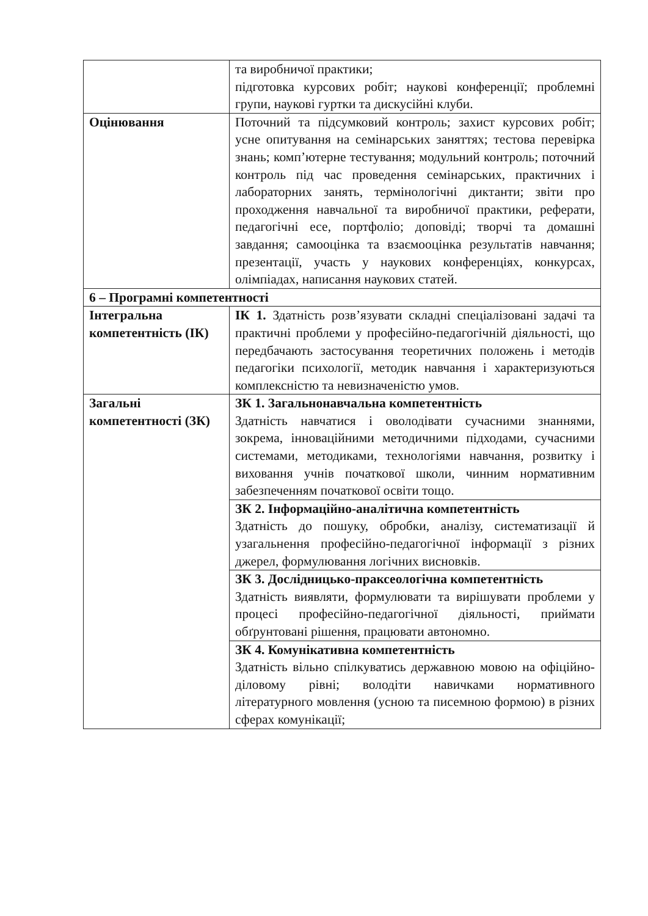| | та виробничої практики; підготовка курсових робіт; наукові конференції; проблемні групи, наукові гуртки та дискусійні клуби. |
| Оцінювання | Поточний та підсумковий контроль; захист курсових робіт; усне опитування на семінарських заняттях; тестова перевірка знань; комп’ютерне тестування; модульний контроль; поточний контроль під час проведення семінарських, практичних і лабораторних занять, термінологічні диктанти; звіти про проходження навчальної та виробничої практики, реферати, педагогічні есе, портфоліо; доповіді; творчі та домашні завдання; самооцінка та взаємооцінка результатів навчання; презентації, участь у наукових конференціях, конкурсах, олімпіадах, написання наукових статей. |
| 6 – Програмні компетентності | |
| Інтегральна компетентність (ІК) | ІК 1. Здатність розв’язувати складні спеціалізовані задачі та практичні проблеми у професійно-педагогічній діяльності, що передбачають застосування теоретичних положень і методів педагогіки психології, методик навчання і характеризуються комплексністю та невизначеністю умов. |
| Загальні компетентності (ЗК) | ЗК 1. Загальнонавчальна компетентність Здатність навчатися і оволодівати сучасними знаннями, зокрема, інноваційними методичними підходами, сучасними системами, методиками, технологіями навчання, розвитку і виховання учнів початкової школи, чинним нормативним забезпеченням початкової освіти тощо. |
| | ЗК 2. Інформаційно-аналітична компетентність Здатність до пошуку, обробки, аналізу, систематизації й узагальнення професійно-педагогічної інформації з різних джерел, формулювання логічних висновків. |
| | ЗК 3. Дослідницько-праксеологічна компетентність Здатність виявляти, формулювати та вирішувати проблеми у процесі професійно-педагогічної діяльності, приймати обґрунтовані рішення, працювати автономно. |
| | ЗК 4. Комунікативна компетентність Здатність вільно спілкуватись державною мовою на офіційно-діловому рівні; володіти навичками нормативного літературного мовлення (усною та писемною формою) в різних сферах комунікації; |